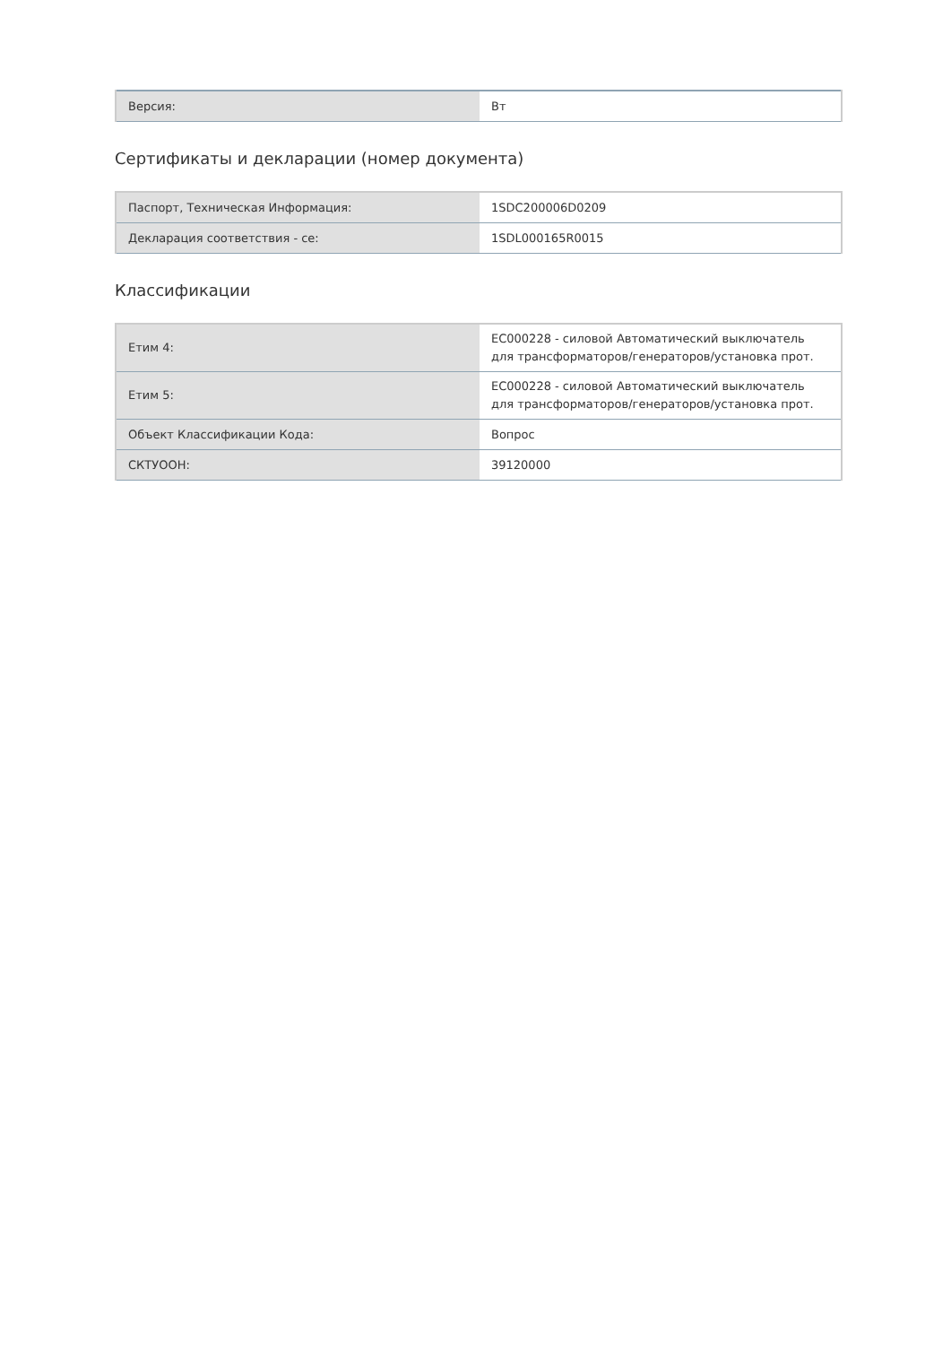| Версия: | Вт |
Сертификаты и декларации (номер документа)
| Паспорт, Техническая Информация: | 1SDC200006D0209 |
| Декларация соответствия - ce: | 1SDL000165R0015 |
Классификации
| Етим 4: | EC000228 - силовой Автоматический выключатель для трансформаторов/генераторов/установка прот. |
| Етим 5: | EC000228 - силовой Автоматический выключатель для трансформаторов/генераторов/установка прот. |
| Объект Классификации Кода: | Вопрос |
| СКТУООН: | 39120000 |